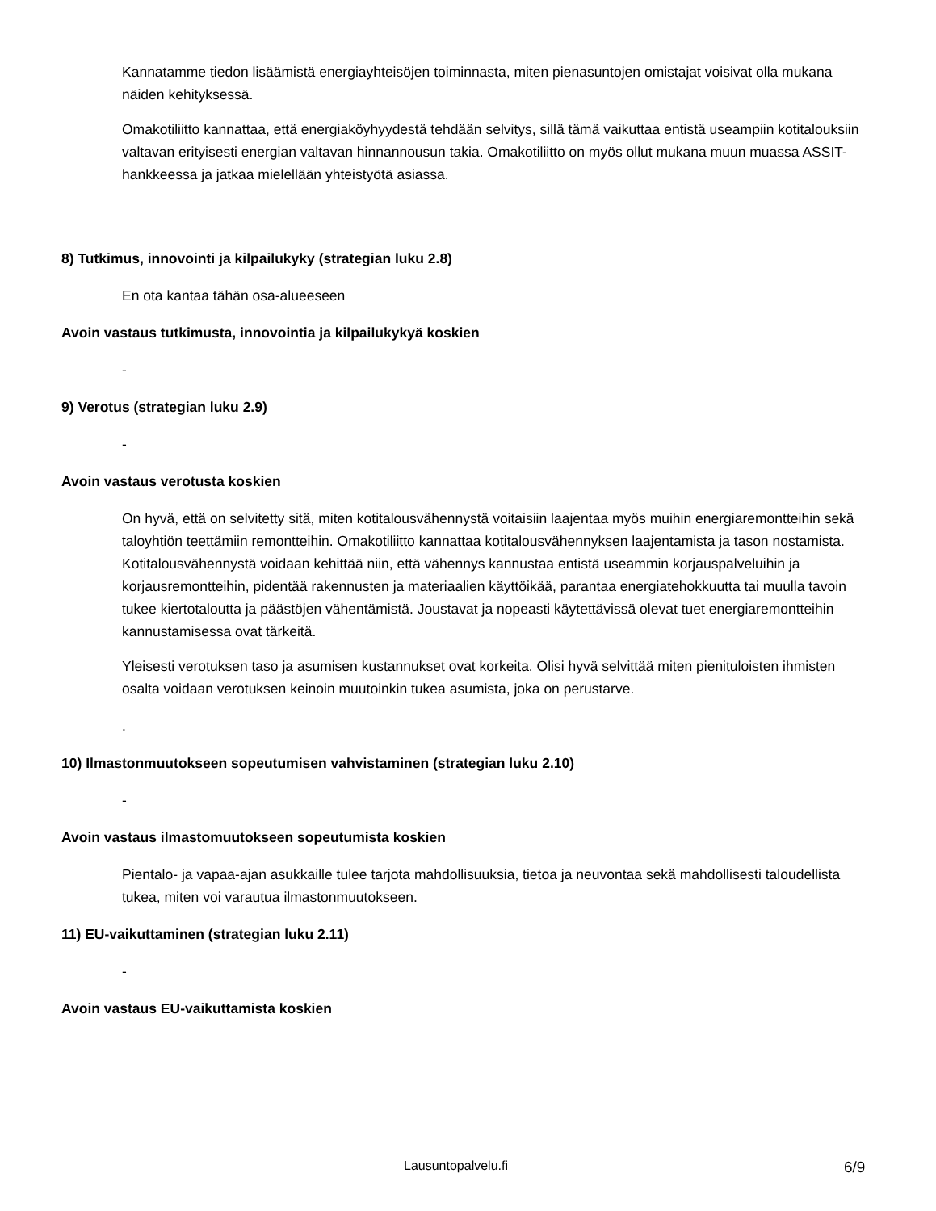Kannatamme tiedon lisäämistä energiayhteisöjen toiminnasta, miten pienasuntojen omistajat voisivat olla mukana näiden kehityksessä.
Omakotiliitto kannattaa, että energiaköyhyydestä tehdään selvitys, sillä tämä vaikuttaa entistä useampiin kotitalouksiin valtavan erityisesti energian valtavan hinnannousun takia. Omakotiliitto on myös ollut mukana muun muassa ASSIT-hankkeessa ja jatkaa mielellään yhteistyötä asiassa.
8) Tutkimus, innovointi ja kilpailukyky (strategian luku 2.8)
En ota kantaa tähän osa-alueeseen
Avoin vastaus tutkimusta, innovointia ja kilpailukykyä koskien
-
9) Verotus (strategian luku 2.9)
-
Avoin vastaus verotusta koskien
On hyvä, että on selvitetty sitä, miten kotitalousvähennystä voitaisiin laajentaa myös muihin energiaremontteihin sekä taloyhtiön teettämiin remontteihin. Omakotiliitto kannattaa kotitalousvähennyksen laajentamista ja tason nostamista. Kotitalousvähennystä voidaan kehittää niin, että vähennys kannustaa entistä useammin korjauspalveluihin ja korjausremontteihin, pidentää rakennusten ja materiaalien käyttöikää, parantaa energiatehokkuutta tai muulla tavoin tukee kiertotaloutta ja päästöjen vähentämistä. Joustavat ja nopeasti käytettävissä olevat tuet energiaremontteihin kannustamisessa ovat tärkeitä.
Yleisesti verotuksen taso ja asumisen kustannukset ovat korkeita. Olisi hyvä selvittää miten pienituloisten ihmisten osalta voidaan verotuksen keinoin muutoinkin tukea asumista, joka on perustarve.
.
10) Ilmastonmuutokseen sopeutumisen vahvistaminen (strategian luku 2.10)
-
Avoin vastaus ilmastomuutokseen sopeutumista koskien
Pientalo- ja vapaa-ajan asukkaille tulee tarjota mahdollisuuksia, tietoa ja neuvontaa sekä mahdollisesti taloudellista tukea, miten voi varautua ilmastonmuutokseen.
11) EU-vaikuttaminen (strategian luku 2.11)
-
Avoin vastaus EU-vaikuttamista koskien
Lausuntopalvelu.fi 6/9